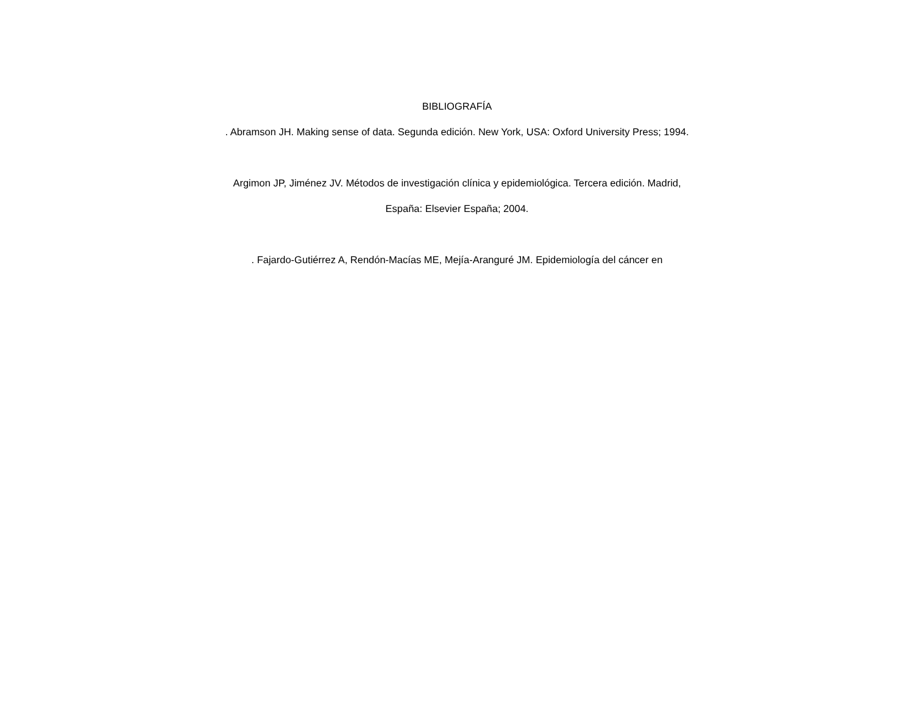BIBLIOGRAFÍA
. Abramson JH. Making sense of data. Segunda edición. New York, USA: Oxford University Press; 1994.
Argimon JP, Jiménez JV. Métodos de investigación clínica y epidemiológica. Tercera edición. Madrid,
España: Elsevier España; 2004.
. Fajardo-Gutiérrez A, Rendón-Macías ME, Mejía-Aranguré JM. Epidemiología del cáncer en